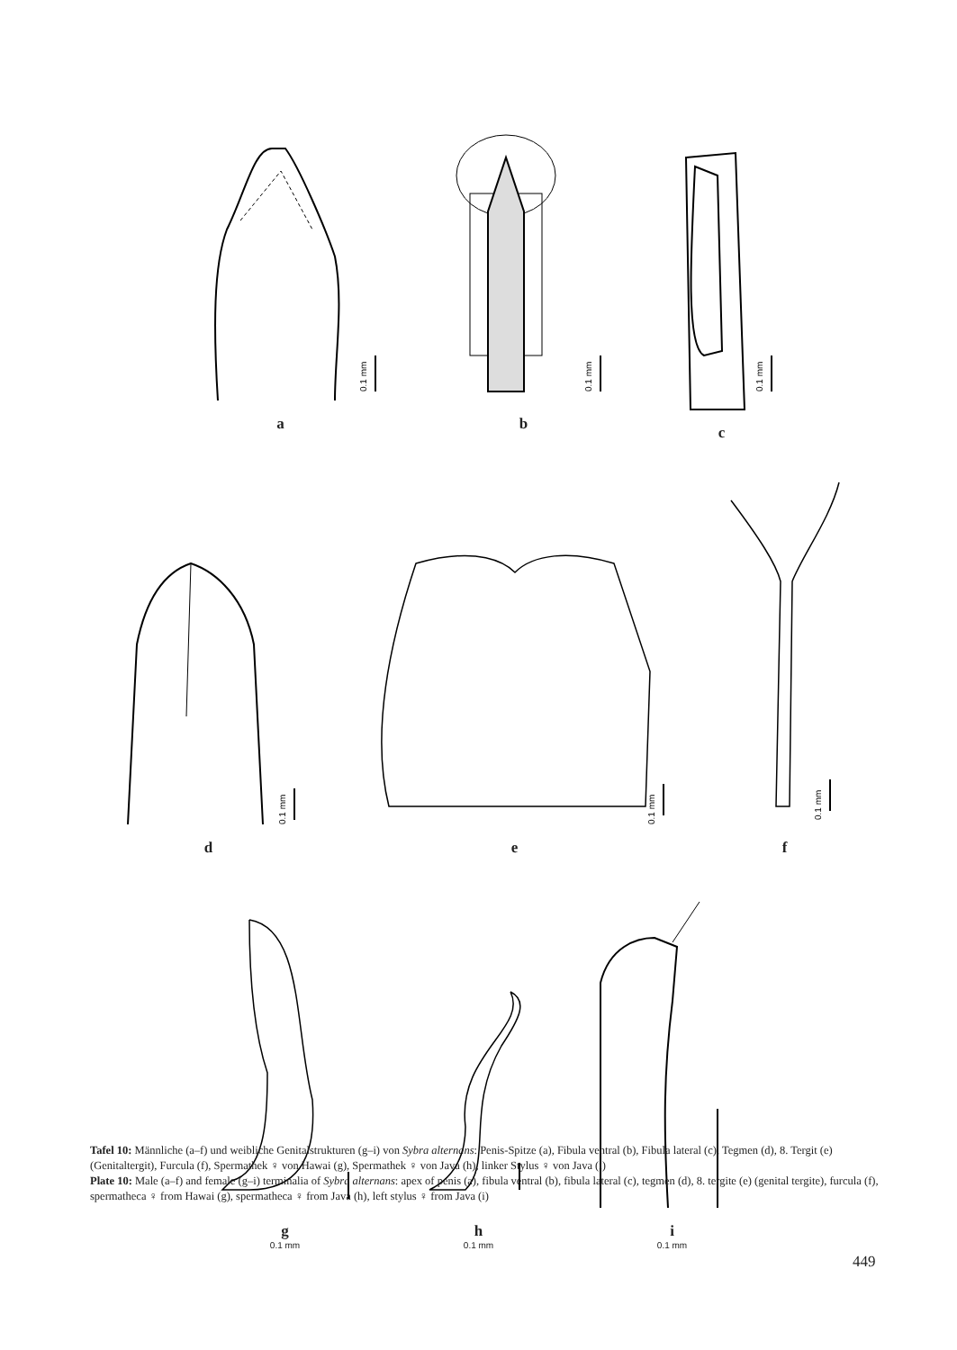0.1 mm
a
0.1 mm
b
0.1 mm
c
0.1 mm
d
0.1 mm
e
0.1 mm
f
g
0.1 mm
h
0.1 mm
i
0.1 mm
Tafel 10: Männliche (a–f) und weibliche Genitalstrukturen (g–i) von Sybra alternans: Penis-Spitze (a), Fibula ventral (b), Fibula lateral (c), Tegmen (d), 8. Tergit (e) (Genitaltergit), Furcula (f), Spermathek ♀ von Hawai (g), Spermathek ♀ von Java (h), linker Stylus ♀ von Java (i)
Plate 10: Male (a–f) and female (g–i) terminalia of Sybra alternans: apex of penis (a), fibula ventral (b), fibula lateral (c), tegmen (d), 8. tergite (e) (genital tergite), furcula (f), spermatheca ♀ from Hawai (g), spermatheca ♀ from Java (h), left stylus ♀ from Java (i)
449